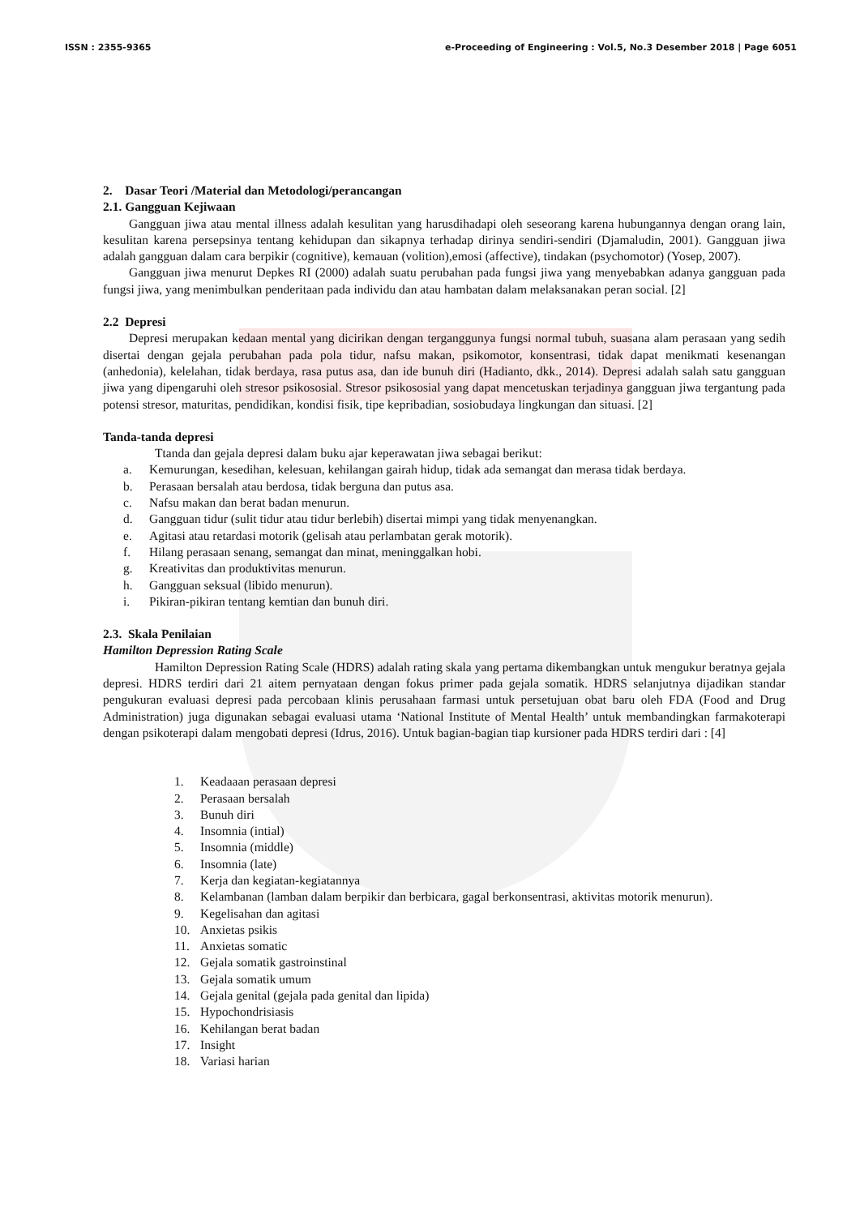ISSN : 2355-9365 e-Proceeding of Engineering : Vol.5, No.3 Desember 2018 | Page 6051
2. Dasar Teori /Material dan Metodologi/perancangan
2.1. Gangguan Kejiwaan
Gangguan jiwa atau mental illness adalah kesulitan yang harusdihadapi oleh seseorang karena hubungannya dengan orang lain, kesulitan karena persepsinya tentang kehidupan dan sikapnya terhadap dirinya sendiri-sendiri (Djamaludin, 2001). Gangguan jiwa adalah gangguan dalam cara berpikir (cognitive), kemauan (volition),emosi (affective), tindakan (psychomotor) (Yosep, 2007).
Gangguan jiwa menurut Depkes RI (2000) adalah suatu perubahan pada fungsi jiwa yang menyebabkan adanya gangguan pada fungsi jiwa, yang menimbulkan penderitaan pada individu dan atau hambatan dalam melaksanakan peran social. [2]
2.2 Depresi
Depresi merupakan kedaan mental yang dicirikan dengan terganggunya fungsi normal tubuh, suasana alam perasaan yang sedih disertai dengan gejala perubahan pada pola tidur, nafsu makan, psikomotor, konsentrasi, tidak dapat menikmati kesenangan (anhedonia), kelelahan, tidak berdaya, rasa putus asa, dan ide bunuh diri (Hadianto, dkk., 2014). Depresi adalah salah satu gangguan jiwa yang dipengaruhi oleh stresor psikososial. Stresor psikososial yang dapat mencetuskan terjadinya gangguan jiwa tergantung pada potensi stresor, maturitas, pendidikan, kondisi fisik, tipe kepribadian, sosiobudaya lingkungan dan situasi. [2]
Tanda-tanda depresi
Ttanda dan gejala depresi dalam buku ajar keperawatan jiwa sebagai berikut:
a. Kemurungan, kesedihan, kelesuan, kehilangan gairah hidup, tidak ada semangat dan merasa tidak berdaya.
b. Perasaan bersalah atau berdosa, tidak berguna dan putus asa.
c. Nafsu makan dan berat badan menurun.
d. Gangguan tidur (sulit tidur atau tidur berlebih) disertai mimpi yang tidak menyenangkan.
e. Agitasi atau retardasi motorik (gelisah atau perlambatan gerak motorik).
f. Hilang perasaan senang, semangat dan minat, meninggalkan hobi.
g. Kreativitas dan produktivitas menurun.
h. Gangguan seksual (libido menurun).
i. Pikiran-pikiran tentang kemtian dan bunuh diri.
2.3. Skala Penilaian
Hamilton Depression Rating Scale
Hamilton Depression Rating Scale (HDRS) adalah rating skala yang pertama dikembangkan untuk mengukur beratnya gejala depresi. HDRS terdiri dari 21 aitem pernyataan dengan fokus primer pada gejala somatik. HDRS selanjutnya dijadikan standar pengukuran evaluasi depresi pada percobaan klinis perusahaan farmasi untuk persetujuan obat baru oleh FDA (Food and Drug Administration) juga digunakan sebagai evaluasi utama ‘National Institute of Mental Health’ untuk membandingkan farmakoterapi dengan psikoterapi dalam mengobati depresi (Idrus, 2016). Untuk bagian-bagian tiap kursioner pada HDRS terdiri dari : [4]
1. Keadaaan perasaan depresi
2. Perasaan bersalah
3. Bunuh diri
4. Insomnia (intial)
5. Insomnia (middle)
6. Insomnia (late)
7. Kerja dan kegiatan-kegiatannya
8. Kelambanan (lamban dalam berpikir dan berbicara, gagal berkonsentrasi, aktivitas motorik menurun).
9. Kegelisahan dan agitasi
10. Anxietas psikis
11. Anxietas somatic
12. Gejala somatik gastroinstinal
13. Gejala somatik umum
14. Gejala genital (gejala pada genital dan lipida)
15. Hypochondrisiasis
16. Kehilangan berat badan
17. Insight
18. Variasi harian